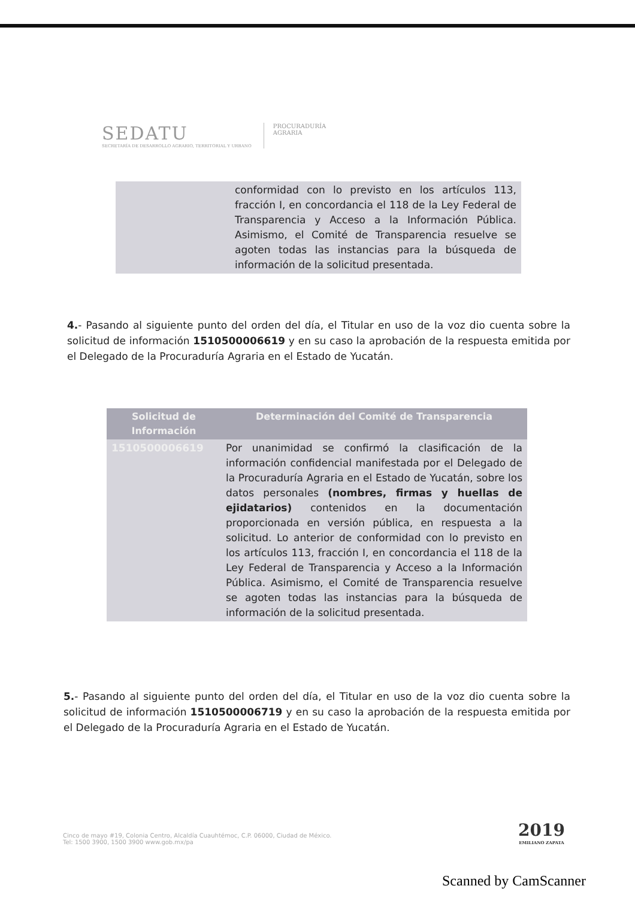SEDATU
SECRETARÍA DE DESARROLLO AGRARIO, TERRITORIAL Y URBANO
PROCURADURÍA
AGRARIA
| | conformidad con lo previsto en los artículos 113, fracción I, en concordancia el 118 de la Ley Federal de Transparencia y Acceso a la Información Pública. Asimismo, el Comité de Transparencia resuelve se agoten todas las instancias para la búsqueda de información de la solicitud presentada. |
4.- Pasando al siguiente punto del orden del día, el Titular en uso de la voz dio cuenta sobre la solicitud de información 1510500006619 y en su caso la aprobación de la respuesta emitida por el Delegado de la Procuraduría Agraria en el Estado de Yucatán.
| Solicitud de Información | Determinación del Comité de Transparencia |
| --- | --- |
| 1510500006619 | Por unanimidad se confirmó la clasificación de la información confidencial manifestada por el Delegado de la Procuraduría Agraria en el Estado de Yucatán, sobre los datos personales (nombres, firmas y huellas de ejidatarios) contenidos en la documentación proporcionada en versión pública, en respuesta a la solicitud. Lo anterior de conformidad con lo previsto en los artículos 113, fracción I, en concordancia el 118 de la Ley Federal de Transparencia y Acceso a la Información Pública. Asimismo, el Comité de Transparencia resuelve se agoten todas las instancias para la búsqueda de información de la solicitud presentada. |
5.- Pasando al siguiente punto del orden del día, el Titular en uso de la voz dio cuenta sobre la solicitud de información 1510500006719 y en su caso la aprobación de la respuesta emitida por el Delegado de la Procuraduría Agraria en el Estado de Yucatán.
Cinco de mayo #19, Colonia Centro, Alcaldía Cuauhtémoc, C.P. 06000, Ciudad de México.
Tel: 1500 3900, 1500 3900 www.gob.mx/pa
2019
EMILIANO ZAPATA
Scanned by CamScanner